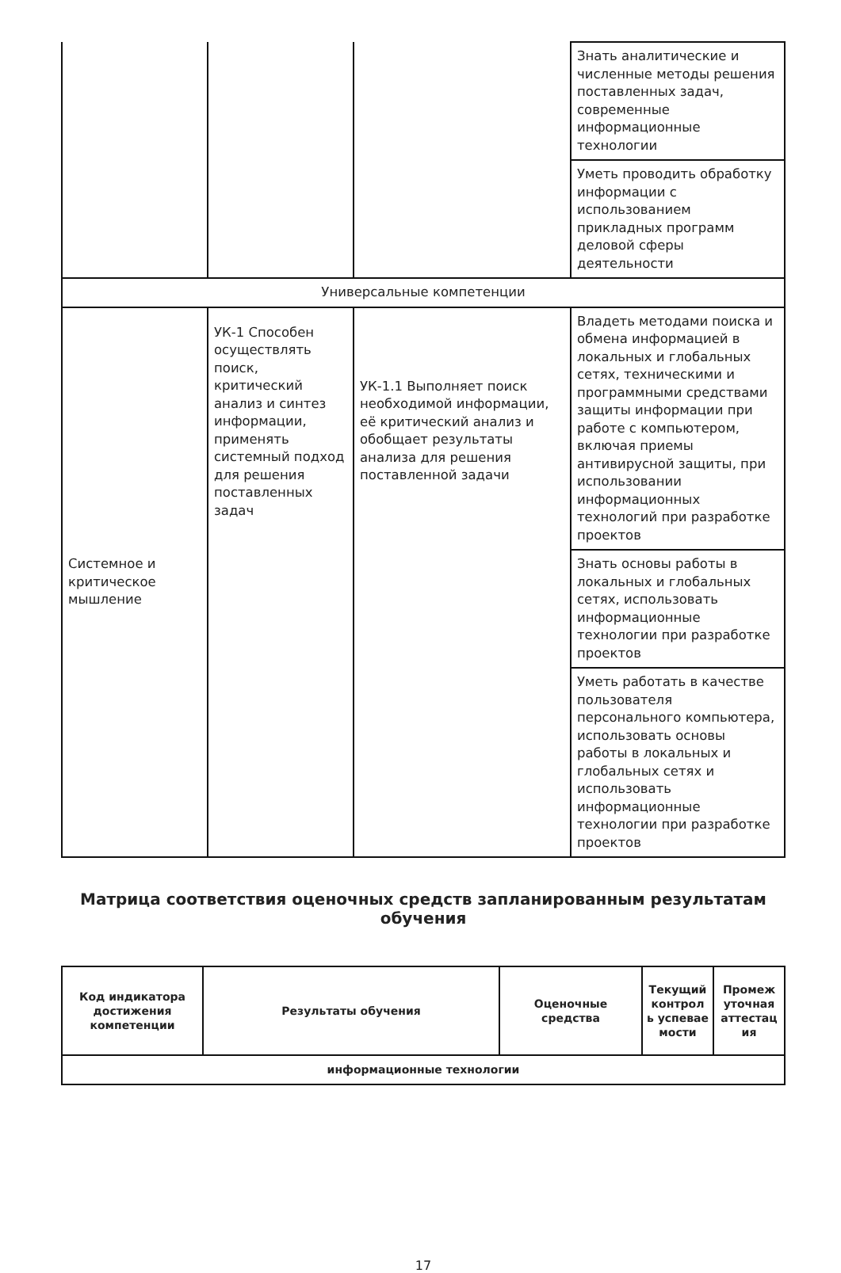| | | | Знать аналитические и численные методы решения поставленных задач, современные информационные технологии |
| | | | Уметь проводить обработку информации с использованием прикладных программ деловой сферы деятельности |
| Универсальные компетенции | | | |
| Системное и критическое мышление | УК-1 Способен осуществлять поиск, критический анализ и синтез информации, применять системный подход для решения поставленных задач | УК-1.1 Выполняет поиск необходимой информации, её критический анализ и обобщает результаты анализа для решения поставленной задачи | Владеть методами поиска и обмена информацией в локальных и глобальных сетях, техническими и программными средствами защиты информации при работе с компьютером, включая приемы антивирусной защиты, при использовании информационных технологий при разработке проектов |
| | | | Знать основы работы в локальных и глобальных сетях, использовать информационные технологии при разработке проектов |
| | | | Уметь работать в качестве пользователя персонального компьютера, использовать основы работы в локальных и глобальных сетях и использовать информационные технологии при разработке проектов |
Матрица соответствия оценочных средств запланированным результатам обучения
| Код индикатора достижения компетенции | Результаты обучения | Оценочные средства | Текущий контрол ь успевае мости | Промеж уточная аттестац ия |
| --- | --- | --- | --- | --- |
| информационные технологии | | | | |
17